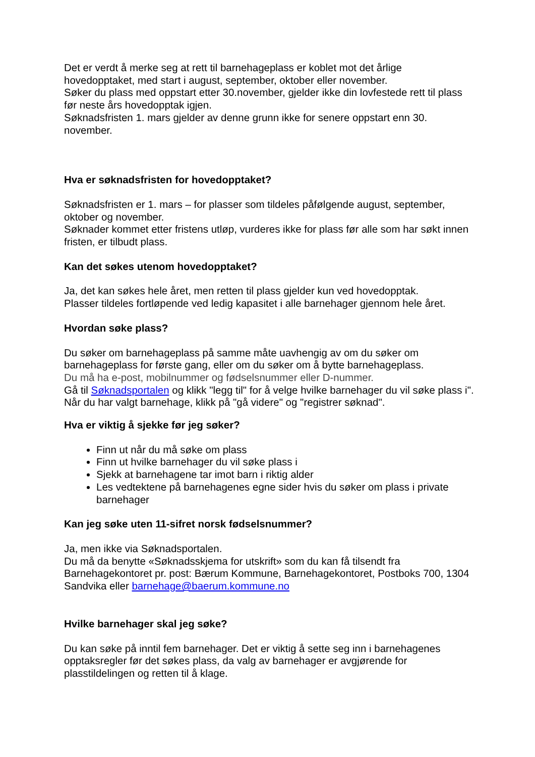Det er verdt å merke seg at rett til barnehageplass er koblet mot det årlige hovedopptaket, med start i august, september, oktober eller november.
Søker du plass med oppstart etter 30.november, gjelder ikke din lovfestede rett til plass før neste års hovedopptak igjen.
Søknadsfristen 1. mars gjelder av denne grunn ikke for senere oppstart enn 30. november.
Hva er søknadsfristen for hovedopptaket?
Søknadsfristen er 1. mars – for plasser som tildeles påfølgende august, september, oktober og november.
Søknader kommet etter fristens utløp, vurderes ikke for plass før alle som har søkt innen fristen, er tilbudt plass.
Kan det søkes utenom hovedopptaket?
Ja, det kan søkes hele året, men retten til plass gjelder kun ved hovedopptak.
Plasser tildeles fortløpende ved ledig kapasitet i alle barnehager gjennom hele året.
Hvordan søke plass?
Du søker om barnehageplass på samme måte uavhengig av om du søker om barnehageplass for første gang, eller om du søker om å bytte barnehageplass.
Du må ha e-post, mobilnummer og fødselsnummer eller D-nummer.
Gå til Søknadsportalen og klikk "legg til" for å velge hvilke barnehager du vil søke plass i". Når du har valgt barnehage, klikk på "gå videre" og "registrer søknad".
Hva er viktig å sjekke før jeg søker?
Finn ut når du må søke om plass
Finn ut hvilke barnehager du vil søke plass i
Sjekk at barnehagene tar imot barn i riktig alder
Les vedtektene på barnehagenes egne sider hvis du søker om plass i private barnehager
Kan jeg søke uten 11-sifret norsk fødselsnummer?
Ja, men ikke via Søknadsportalen.
Du må da benytte «Søknadsskjema for utskrift» som du kan få tilsendt fra Barnehagekontoret pr. post: Bærum Kommune, Barnehagekontoret, Postboks 700, 1304 Sandvika eller barnehage@baerum.kommune.no
Hvilke barnehager skal jeg søke?
Du kan søke på inntil fem barnehager. Det er viktig å sette seg inn i barnehagenes opptaksregler før det søkes plass, da valg av barnehager er avgjørende for plasstildelingen og retten til å klage.